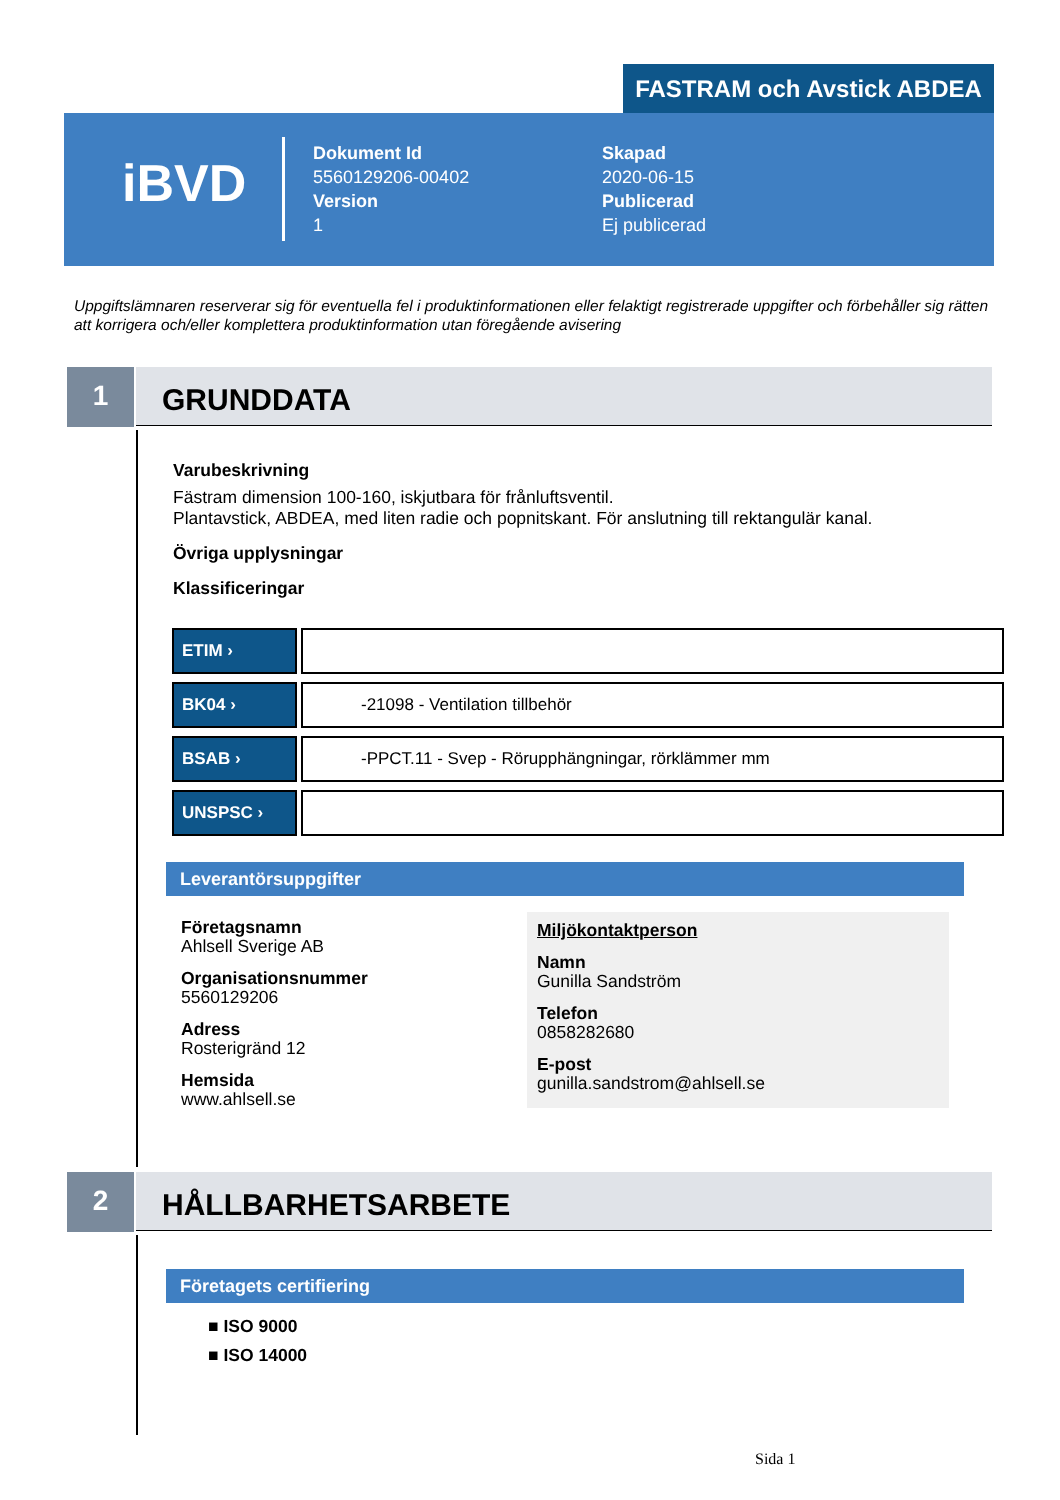FASTRAM och Avstick ABDEA
iBVD
Dokument Id
5560129206-00402
Version
1
Skapad
2020-06-15
Publicerad
Ej publicerad
Uppgiftslämnaren reserverar sig för eventuella fel i produktinformationen eller felaktigt registrerade uppgifter och förbehåller sig rätten att korrigera och/eller komplettera produktinformation utan föregående avisering
1 GRUNDDATA
Varubeskrivning
Fästram dimension 100-160, iskjutbara för frånluftsventil.
Plantavstick, ABDEA, med liten radie och popnitskant. För anslutning till rektangulär kanal.
Övriga upplysningar
Klassificeringar
| ETIM › | |
| BK04 › | -21098 - Ventilation tillbehör |
| BSAB › | -PPCT.11 - Svep - Rörupphängningar, rörklämmer mm |
| UNSPSC › | |
Leverantörsuppgifter
Företagsnamn
Ahlsell Sverige AB
Organisationsnummer
5560129206
Adress
Rosterigränd 12
Hemsida
www.ahlsell.se
Miljökontaktperson
Namn
Gunilla Sandström
Telefon
0858282680
E-post
gunilla.sandstrom@ahlsell.se
2 HÅLLBARHETSARBETE
Företagets certifiering
■ ISO 9000
■ ISO 14000
Sida 1